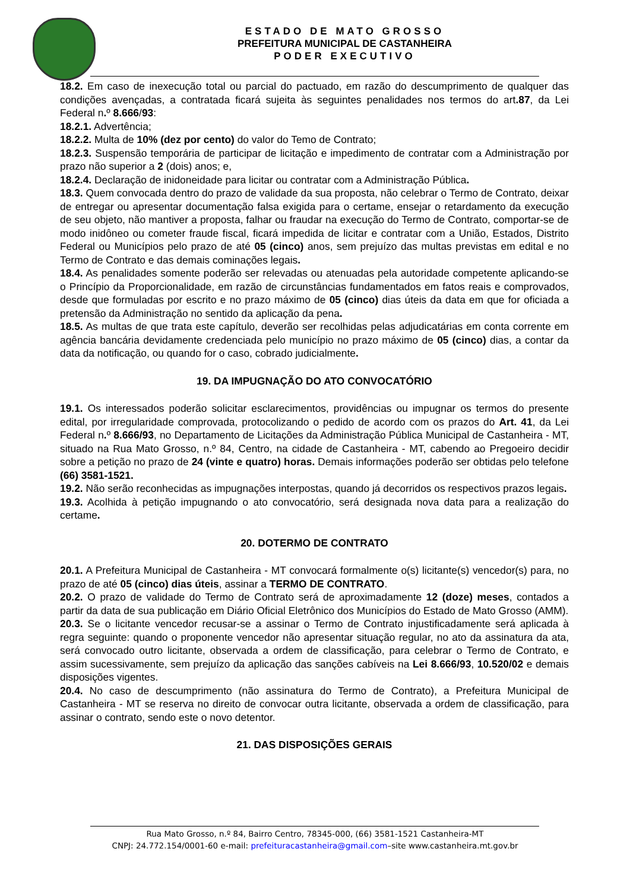ESTADO DE MATO GROSSO
PREFEITURA MUNICIPAL DE CASTANHEIRA
PODER EXECUTIVO
18.2. Em caso de inexecução total ou parcial do pactuado, em razão do descumprimento de qualquer das condições avençadas, a contratada ficará sujeita às seguintes penalidades nos termos do art.87, da Lei Federal n. º 8.666/93:
18.2.1. Advertência;
18.2.2. Multa de 10% (dez por cento) do valor do Temo de Contrato;
18.2.3. Suspensão temporária de participar de licitação e impedimento de contratar com a Administração por prazo não superior a 2 (dois) anos; e,
18.2.4. Declaração de inidoneidade para licitar ou contratar com a Administração Pública.
18.3. Quem convocada dentro do prazo de validade da sua proposta, não celebrar o Termo de Contrato, deixar de entregar ou apresentar documentação falsa exigida para o certame, ensejar o retardamento da execução de seu objeto, não mantiver a proposta, falhar ou fraudar na execução do Termo de Contrato, comportar-se de modo inidôneo ou cometer fraude fiscal, ficará impedida de licitar e contratar com a União, Estados, Distrito Federal ou Municípios pelo prazo de até 05 (cinco) anos, sem prejuízo das multas previstas em edital e no Termo de Contrato e das demais cominações legais.
18.4. As penalidades somente poderão ser relevadas ou atenuadas pela autoridade competente aplicando-se o Princípio da Proporcionalidade, em razão de circunstâncias fundamentados em fatos reais e comprovados, desde que formuladas por escrito e no prazo máximo de 05 (cinco) dias úteis da data em que for oficiada a pretensão da Administração no sentido da aplicação da pena.
18.5. As multas de que trata este capítulo, deverão ser recolhidas pelas adjudicatárias em conta corrente em agência bancária devidamente credenciada pelo município no prazo máximo de 05 (cinco) dias, a contar da data da notificação, ou quando for o caso, cobrado judicialmente.
19. DA IMPUGNAÇÃO DO ATO CONVOCATÓRIO
19.1. Os interessados poderão solicitar esclarecimentos, providências ou impugnar os termos do presente edital, por irregularidade comprovada, protocolizando o pedido de acordo com os prazos do Art. 41, da Lei Federal n. º 8.666/93, no Departamento de Licitações da Administração Pública Municipal de Castanheira - MT, situado na Rua Mato Grosso, n.º 84, Centro, na cidade de Castanheira - MT, cabendo ao Pregoeiro decidir sobre a petição no prazo de 24 (vinte e quatro) horas. Demais informações poderão ser obtidas pelo telefone (66) 3581-1521.
19.2. Não serão reconhecidas as impugnações interpostas, quando já decorridos os respectivos prazos legais.
19.3. Acolhida à petição impugnando o ato convocatório, será designada nova data para a realização do certame.
20. DOTERMO DE CONTRATO
20.1. A Prefeitura Municipal de Castanheira - MT convocará formalmente o(s) licitante(s) vencedor(s) para, no prazo de até 05 (cinco) dias úteis, assinar a TERMO DE CONTRATO.
20.2. O prazo de validade do Termo de Contrato será de aproximadamente 12 (doze) meses, contados a partir da data de sua publicação em Diário Oficial Eletrônico dos Municípios do Estado de Mato Grosso (AMM).
20.3. Se o licitante vencedor recusar-se a assinar o Termo de Contrato injustificadamente será aplicada à regra seguinte: quando o proponente vencedor não apresentar situação regular, no ato da assinatura da ata, será convocado outro licitante, observada a ordem de classificação, para celebrar o Termo de Contrato, e assim sucessivamente, sem prejuízo da aplicação das sanções cabíveis na Lei 8.666/93, 10.520/02 e demais disposições vigentes.
20.4. No caso de descumprimento (não assinatura do Termo de Contrato), a Prefeitura Municipal de Castanheira - MT se reserva no direito de convocar outra licitante, observada a ordem de classificação, para assinar o contrato, sendo este o novo detentor.
21. DAS DISPOSIÇÕES GERAIS
Rua Mato Grosso, n.º 84, Bairro Centro, 78345-000, (66) 3581-1521 Castanheira-MT
CNPJ: 24.772.154/0001-60 e-mail: prefeituracastanheira@gmail.com–site www.castanheira.mt.gov.br